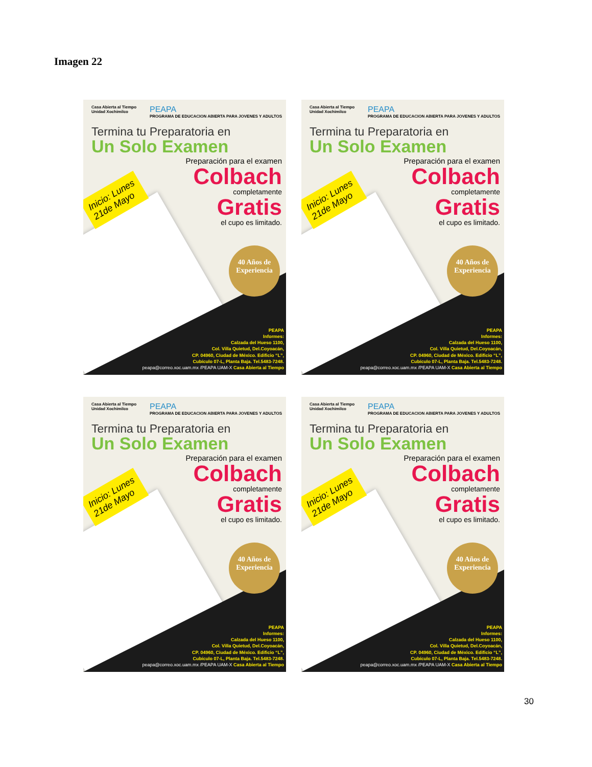Imagen 22
Casa Abierta al Tiempo
Unidad Xochimilco
PEAPA
PROGRAMA DE EDUCACION ABIERTA PARA JOVENES Y ADULTOS
Termina tu Preparatoria en
Un Solo Examen
Preparación para el examen
Colbach
completamente
Gratis
el cupo es limitado.
Inicio: Lunes
21de Mayo
40 Años de Experiencia
PEAPA
Informes:
Calzada del Hueso 1100,
Col. Villa Quietud, Del.Coyoacán,
CP. 04960, Ciudad de México. Edificio “L”,
Cubículo 07-L, Planta Baja. Tel.5483-7248.
peapa@correo.xoc.uam.mx /PEAPA UAM-X Casa Abierta al Tiempo
Casa Abierta al Tiempo
Unidad Xochimilco
PEAPA
PROGRAMA DE EDUCACION ABIERTA PARA JOVENES Y ADULTOS
Termina tu Preparatoria en
Un Solo Examen
Preparación para el examen
Colbach
completamente
Gratis
el cupo es limitado.
Inicio: Lunes
21de Mayo
40 Años de Experiencia
PEAPA
Informes:
Calzada del Hueso 1100,
Col. Villa Quietud, Del.Coyoacán,
CP. 04960, Ciudad de México. Edificio “L”,
Cubículo 07-L, Planta Baja. Tel.5483-7248.
peapa@correo.xoc.uam.mx /PEAPA UAM-X Casa Abierta al Tiempo
Casa Abierta al Tiempo
Unidad Xochimilco
PEAPA
PROGRAMA DE EDUCACION ABIERTA PARA JOVENES Y ADULTOS
Termina tu Preparatoria en
Un Solo Examen
Preparación para el examen
Colbach
completamente
Gratis
el cupo es limitado.
Inicio: Lunes
21de Mayo
40 Años de Experiencia
PEAPA
Informes:
Calzada del Hueso 1100,
Col. Villa Quietud, Del.Coyoacán,
CP. 04960, Ciudad de México. Edificio “L”,
Cubículo 07-L, Planta Baja. Tel.5483-7248.
peapa@correo.xoc.uam.mx /PEAPA UAM-X Casa Abierta al Tiempo
Casa Abierta al Tiempo
Unidad Xochimilco
PEAPA
PROGRAMA DE EDUCACION ABIERTA PARA JOVENES Y ADULTOS
Termina tu Preparatoria en
Un Solo Examen
Preparación para el examen
Colbach
completamente
Gratis
el cupo es limitado.
Inicio: Lunes
21de Mayo
40 Años de Experiencia
PEAPA
Informes:
Calzada del Hueso 1100,
Col. Villa Quietud, Del.Coyoacán,
CP. 04960, Ciudad de México. Edificio “L”,
Cubículo 07-L, Planta Baja. Tel.5483-7248.
peapa@correo.xoc.uam.mx /PEAPA UAM-X Casa Abierta al Tiempo
30